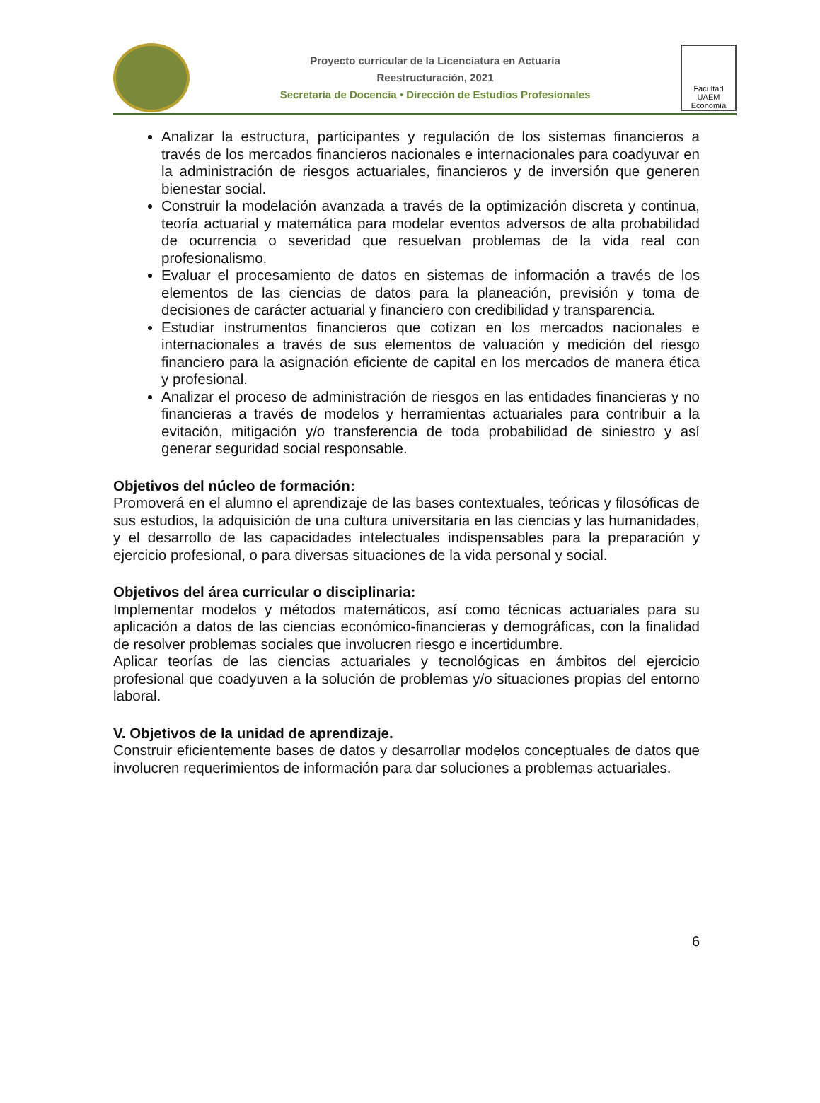Proyecto curricular de la Licenciatura en Actuaría
Reestructuración, 2021
Secretaría de Docencia • Dirección de Estudios Profesionales
Facultad UAEM Economía
Analizar la estructura, participantes y regulación de los sistemas financieros a través de los mercados financieros nacionales e internacionales para coadyuvar en la administración de riesgos actuariales, financieros y de inversión que generen bienestar social.
Construir la modelación avanzada a través de la optimización discreta y continua, teoría actuarial y matemática para modelar eventos adversos de alta probabilidad de ocurrencia o severidad que resuelvan problemas de la vida real con profesionalismo.
Evaluar el procesamiento de datos en sistemas de información a través de los elementos de las ciencias de datos para la planeación, previsión y toma de decisiones de carácter actuarial y financiero con credibilidad y transparencia.
Estudiar instrumentos financieros que cotizan en los mercados nacionales e internacionales a través de sus elementos de valuación y medición del riesgo financiero para la asignación eficiente de capital en los mercados de manera ética y profesional.
Analizar el proceso de administración de riesgos en las entidades financieras y no financieras a través de modelos y herramientas actuariales para contribuir a la evitación, mitigación y/o transferencia de toda probabilidad de siniestro y así generar seguridad social responsable.
Objetivos del núcleo de formación:
Promoverá en el alumno el aprendizaje de las bases contextuales, teóricas y filosóficas de sus estudios, la adquisición de una cultura universitaria en las ciencias y las humanidades, y el desarrollo de las capacidades intelectuales indispensables para la preparación y ejercicio profesional, o para diversas situaciones de la vida personal y social.
Objetivos del área curricular o disciplinaria:
Implementar modelos y métodos matemáticos, así como técnicas actuariales para su aplicación a datos de las ciencias económico-financieras y demográficas, con la finalidad de resolver problemas sociales que involucren riesgo e incertidumbre.
Aplicar teorías de las ciencias actuariales y tecnológicas en ámbitos del ejercicio profesional que coadyuven a la solución de problemas y/o situaciones propias del entorno laboral.
V. Objetivos de la unidad de aprendizaje.
Construir eficientemente bases de datos y desarrollar modelos conceptuales de datos que involucren requerimientos de información para dar soluciones a problemas actuariales.
6